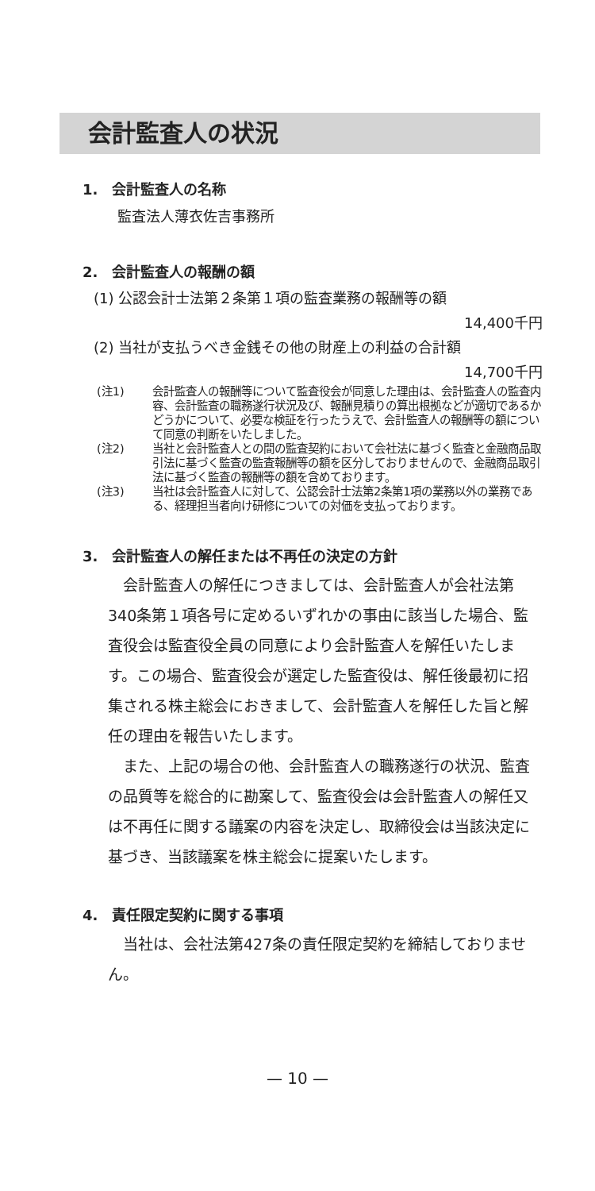会計監査人の状況
1.　会計監査人の名称
監査法人薄衣佐吉事務所
2.　会計監査人の報酬の額
(1) 公認会計士法第２条第１項の監査業務の報酬等の額
14,400千円
(2) 当社が支払うべき金銭その他の財産上の利益の合計額
14,700千円
(注1) 会計監査人の報酬等について監査役会が同意した理由は、会計監査人の監査内容、会計監査の職務遂行状況及び、報酬見積りの算出根拠などが適切であるかどうかについて、必要な検証を行ったうえで、会計監査人の報酬等の額について同意の判断をいたしました。
(注2) 当社と会計監査人との間の監査契約において会社法に基づく監査と金融商品取引法に基づく監査の監査報酬等の額を区分しておりませんので、金融商品取引法に基づく監査の報酬等の額を含めております。
(注3) 当社は会計監査人に対して、公認会計士法第2条第1項の業務以外の業務である、経理担当者向け研修についての対価を支払っております。
3.　会計監査人の解任または不再任の決定の方針
会計監査人の解任につきましては、会計監査人が会社法第340条第１項各号に定めるいずれかの事由に該当した場合、監査役会は監査役全員の同意により会計監査人を解任いたします。この場合、監査役会が選定した監査役は、解任後最初に招集される株主総会におきまして、会計監査人を解任した旨と解任の理由を報告いたします。
また、上記の場合の他、会計監査人の職務遂行の状況、監査の品質等を総合的に勘案して、監査役会は会計監査人の解任又は不再任に関する議案の内容を決定し、取締役会は当該決定に基づき、当該議案を株主総会に提案いたします。
4.　責任限定契約に関する事項
当社は、会社法第427条の責任限定契約を締結しておりません。
— 10 —